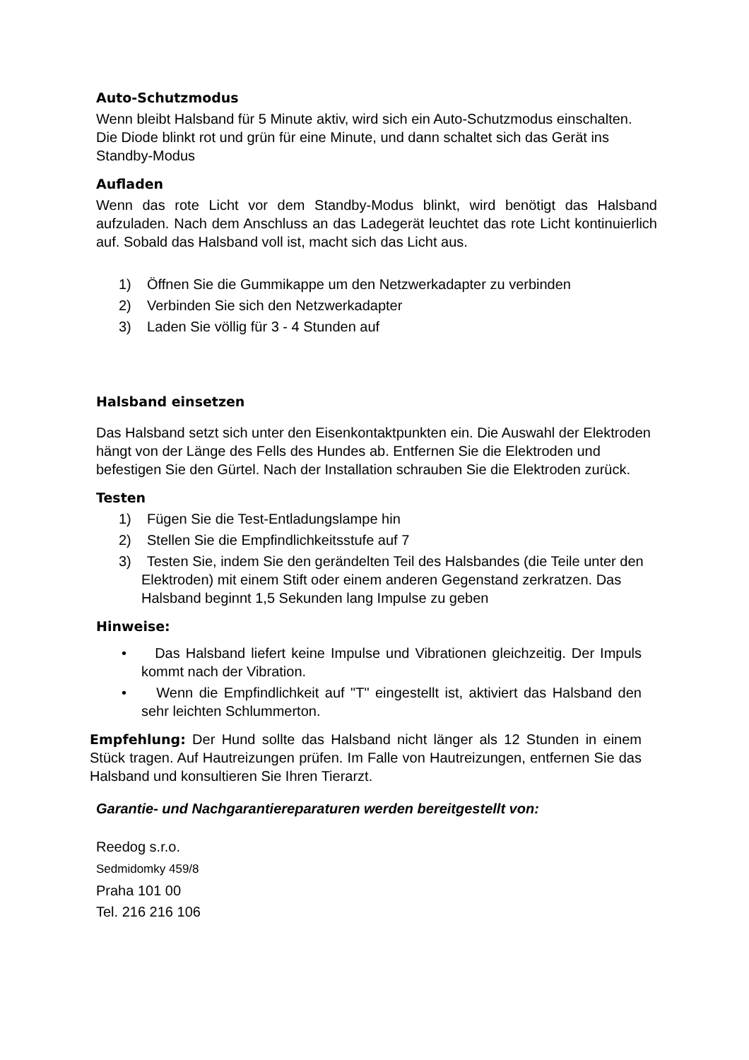Auto-Schutzmodus
Wenn bleibt Halsband für 5 Minute aktiv, wird sich ein Auto-Schutzmodus einschalten. Die Diode blinkt rot und grün für eine Minute, und dann schaltet sich das Gerät ins Standby-Modus
Aufladen
Wenn das rote Licht vor dem Standby-Modus blinkt, wird benötigt das Halsband aufzuladen. Nach dem Anschluss an das Ladegerät leuchtet das rote Licht kontinuierlich auf. Sobald das Halsband voll ist, macht sich das Licht aus.
1) Öffnen Sie die Gummikappe um den Netzwerkadapter zu verbinden
2) Verbinden Sie sich den Netzwerkadapter
3) Laden Sie völlig für 3 - 4 Stunden auf
Halsband einsetzen
Das Halsband setzt sich unter den Eisenkontaktpunkten ein. Die Auswahl der Elektroden hängt von der Länge des Fells des Hundes ab. Entfernen Sie die Elektroden und befestigen Sie den Gürtel. Nach der Installation schrauben Sie die Elektroden zurück.
Testen
1) Fügen Sie die Test-Entladungslampe hin
2) Stellen Sie die Empfindlichkeitsstufe auf 7
3) Testen Sie, indem Sie den gerändelten Teil des Halsbandes (die Teile unter den Elektroden) mit einem Stift oder einem anderen Gegenstand zerkratzen. Das Halsband beginnt 1,5 Sekunden lang Impulse zu geben
Hinweise:
• Das Halsband liefert keine Impulse und Vibrationen gleichzeitig. Der Impuls kommt nach der Vibration.
• Wenn die Empfindlichkeit auf "T" eingestellt ist, aktiviert das Halsband den sehr leichten Schlummerton.
Empfehlung: Der Hund sollte das Halsband nicht länger als 12 Stunden in einem Stück tragen. Auf Hautreizungen prüfen. Im Falle von Hautreizungen, entfernen Sie das Halsband und konsultieren Sie Ihren Tierarzt.
Garantie- und Nachgarantiereparaturen werden bereitgestellt von:
Reedog s.r.o.
Sedmidomky 459/8
Praha 101 00
Tel. 216 216 106